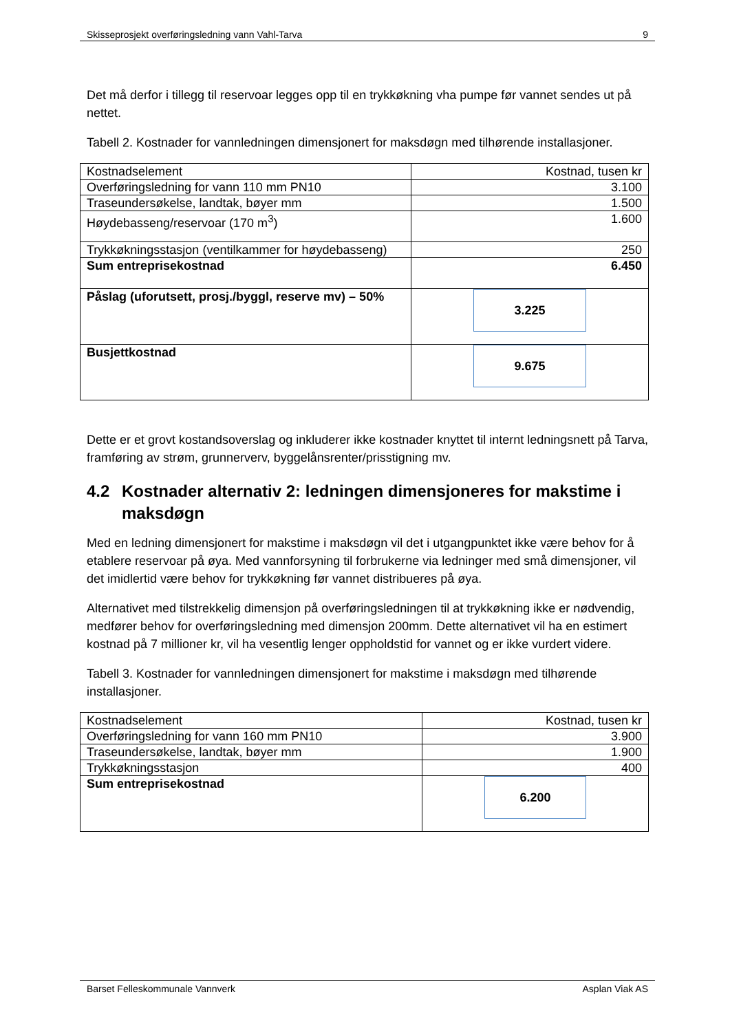Skisseprosjekt overføringsledning vann Vahl-Tarva 9
Det må derfor i tillegg til reservoar legges opp til en trykkøkning vha pumpe før vannet sendes ut på nettet.
Tabell 2. Kostnader for vannledningen dimensjonert for maksdøgn med tilhørende installasjoner.
| Kostnadselement | Kostnad, tusen kr |
| Overføringsledning for vann 110 mm PN10 | 3.100 |
| Traseundersøkelse, landtak, bøyer mm | 1.500 |
| Høydebasseng/reservoar (170 m<sup>3</sup>) | 1.600 |
| Trykkøkningsstasjon (ventilkammer for høydebasseng) | 250 |
| Sum entreprisekostnad | 6.450 |
| Påslag (uforutsett, prosj./byggl, reserve mv) – 50% | 3.225 |
| Busjettkostnad | 9.675 |
Dette er et grovt kostandsoverslag og inkluderer ikke kostnader knyttet til internt ledningsnett på Tarva, framføring av strøm, grunnerverv, byggelånsrenter/prisstigning mv.
4.2 Kostnader alternativ 2: ledningen dimensjoneres for makstime i maksdøgn
Med en ledning dimensjonert for makstime i maksdøgn vil det i utgangpunktet ikke være behov for å etablere reservoar på øya. Med vannforsyning til forbrukerne via ledninger med små dimensjoner, vil det imidlertid være behov for trykkøkning før vannet distribueres på øya.
Alternativet med tilstrekkelig dimensjon på overføringsledningen til at trykkøkning ikke er nødvendig, medfører behov for overføringsledning med dimensjon 200mm. Dette alternativet vil ha en estimert kostnad på 7 millioner kr, vil ha vesentlig lenger oppholdstid for vannet og er ikke vurdert videre.
Tabell 3. Kostnader for vannledningen dimensjonert for makstime i maksdøgn med tilhørende installasjoner.
| Kostnadselement | Kostnad, tusen kr |
| Overføringsledning for vann 160 mm PN10 | 3.900 |
| Traseundersøkelse, landtak, bøyer mm | 1.900 |
| Trykkøkningsstasjon | 400 |
| Sum entreprisekostnad | 6.200 |
Barset Felleskommunale Vannverk Asplan Viak AS